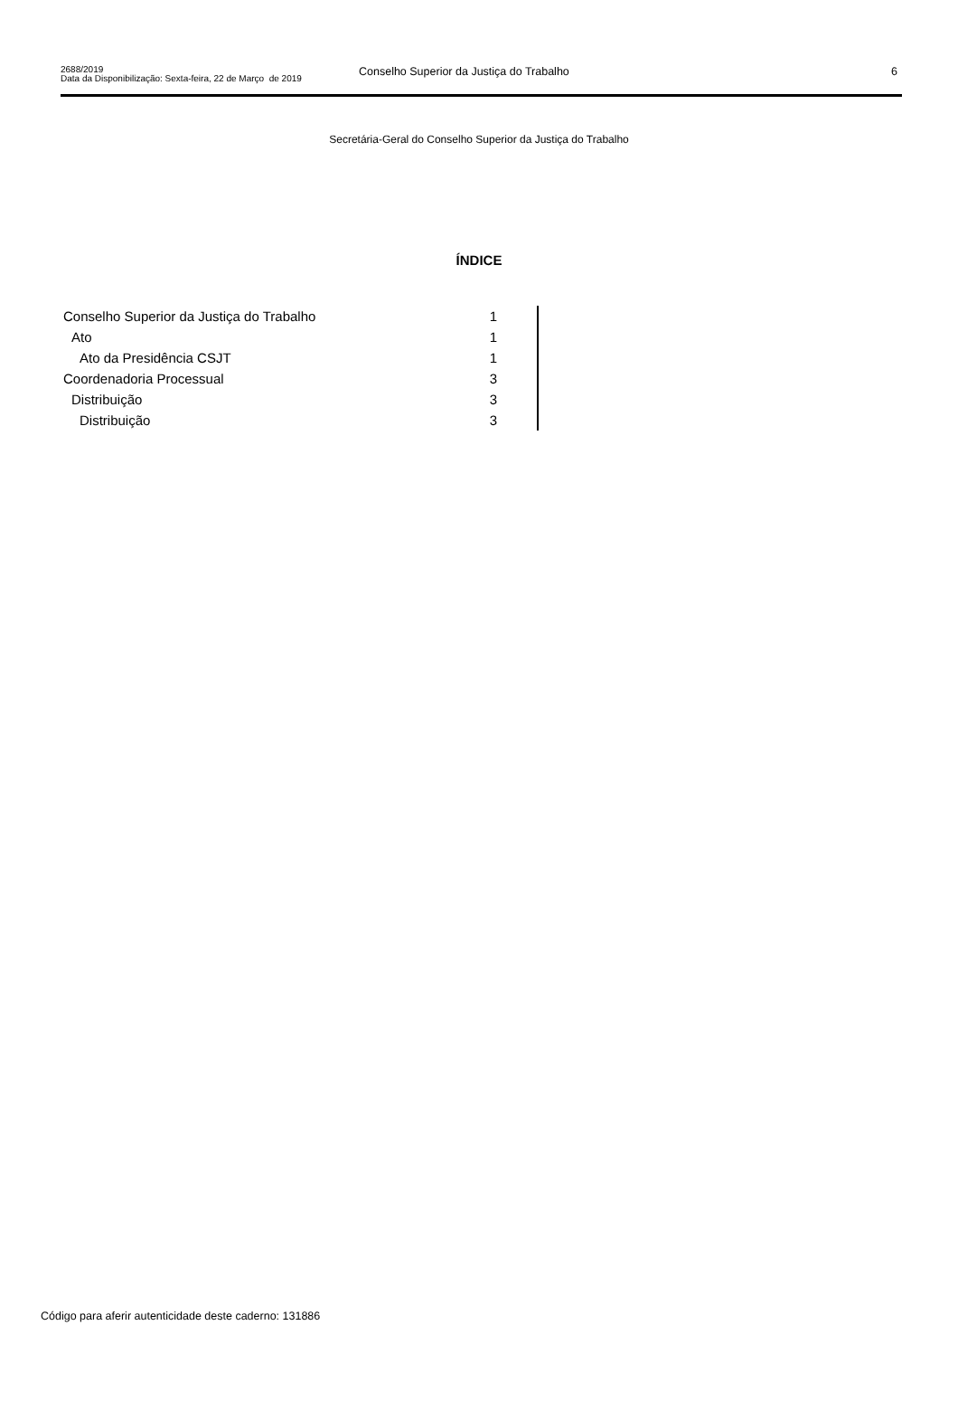2688/2019
Data da Disponibilização: Sexta-feira, 22 de Março de 2019
Conselho Superior da Justiça do Trabalho
6
Secretária-Geral do Conselho Superior da Justiça do Trabalho
ÍNDICE
| Conselho Superior da Justiça do Trabalho | 1 |
| Ato | 1 |
| Ato da Presidência CSJT | 1 |
| Coordenadoria Processual | 3 |
| Distribuição | 3 |
| Distribuição | 3 |
Código para aferir autenticidade deste caderno: 131886